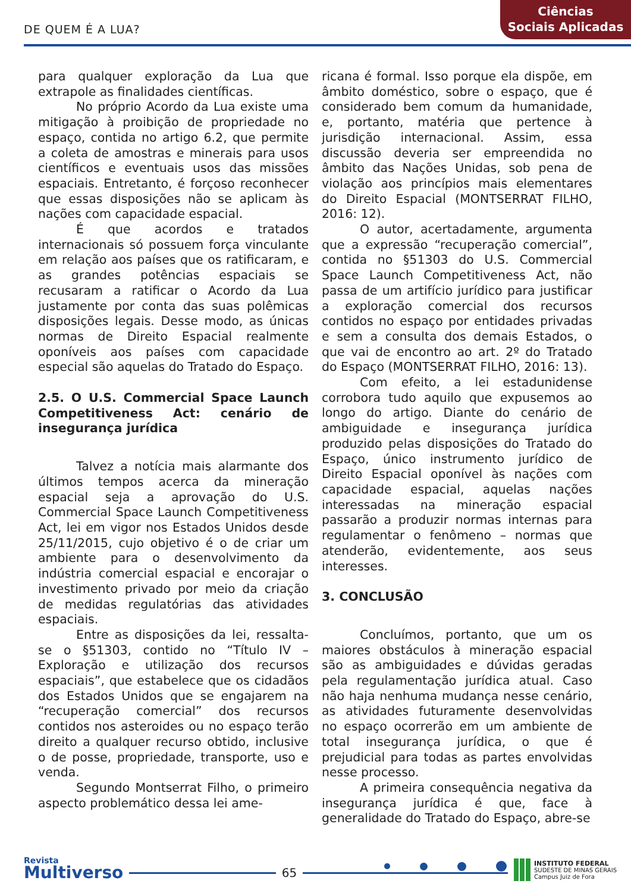DE QUEM É A LUA?
Ciências
Sociais Aplicadas
para qualquer exploração da Lua que extrapole as finalidades científicas.
No próprio Acordo da Lua existe uma mitigação à proibição de propriedade no espaço, contida no artigo 6.2, que permite a coleta de amostras e minerais para usos científicos e eventuais usos das missões espaciais. Entretanto, é forçoso reconhecer que essas disposições não se aplicam às nações com capacidade espacial.
É que acordos e tratados internacionais só possuem força vinculante em relação aos países que os ratificaram, e as grandes potências espaciais se recusaram a ratificar o Acordo da Lua justamente por conta das suas polêmicas disposições legais. Desse modo, as únicas normas de Direito Espacial realmente oponíveis aos países com capacidade especial são aquelas do Tratado do Espaço.
2.5. O U.S. Commercial Space Launch Competitiveness Act: cenário de insegurança jurídica
Talvez a notícia mais alarmante dos últimos tempos acerca da mineração espacial seja a aprovação do U.S. Commercial Space Launch Competitiveness Act, lei em vigor nos Estados Unidos desde 25/11/2015, cujo objetivo é o de criar um ambiente para o desenvolvimento da indústria comercial espacial e encorajar o investimento privado por meio da criação de medidas regulatórias das atividades espaciais.
Entre as disposições da lei, ressalta-se o §51303, contido no “Título IV – Exploração e utilização dos recursos espaciais”, que estabelece que os cidadãos dos Estados Unidos que se engajarem na “recuperação comercial” dos recursos contidos nos asteroides ou no espaço terão direito a qualquer recurso obtido, inclusive o de posse, propriedade, transporte, uso e venda.
Segundo Montserrat Filho, o primeiro aspecto problemático dessa lei ame-
ricana é formal. Isso porque ela dispõe, em âmbito doméstico, sobre o espaço, que é considerado bem comum da humanidade, e, portanto, matéria que pertence à jurisdição internacional. Assim, essa discussão deveria ser empreendida no âmbito das Nações Unidas, sob pena de violação aos princípios mais elementares do Direito Espacial (MONTSERRAT FILHO, 2016: 12).
O autor, acertadamente, argumenta que a expressão “recuperação comercial”, contida no §51303 do U.S. Commercial Space Launch Competitiveness Act, não passa de um artifício jurídico para justificar a exploração comercial dos recursos contidos no espaço por entidades privadas e sem a consulta dos demais Estados, o que vai de encontro ao art. 2º do Tratado do Espaço (MONTSERRAT FILHO, 2016: 13).
Com efeito, a lei estadunidense corrobora tudo aquilo que expusemos ao longo do artigo. Diante do cenário de ambiguidade e insegurança jurídica produzido pelas disposições do Tratado do Espaço, único instrumento jurídico de Direito Espacial oponível às nações com capacidade espacial, aquelas nações interessadas na mineração espacial passarão a produzir normas internas para regulamentar o fenômeno – normas que atenderão, evidentemente, aos seus interesses.
3. CONCLUSÃO
Concluímos, portanto, que um os maiores obstáculos à mineração espacial são as ambiguidades e dúvidas geradas pela regulamentação jurídica atual. Caso não haja nenhuma mudança nesse cenário, as atividades futuramente desenvolvidas no espaço ocorrerão em um ambiente de total insegurança jurídica, o que é prejudicial para todas as partes envolvidas nesse processo.
A primeira consequência negativa da insegurança jurídica é que, face à generalidade do Tratado do Espaço, abre-se
Revista
Multiverso
65
INSTITUTO FEDERAL
SUDESTE DE MINAS GERAIS
Campus Juiz de Fora